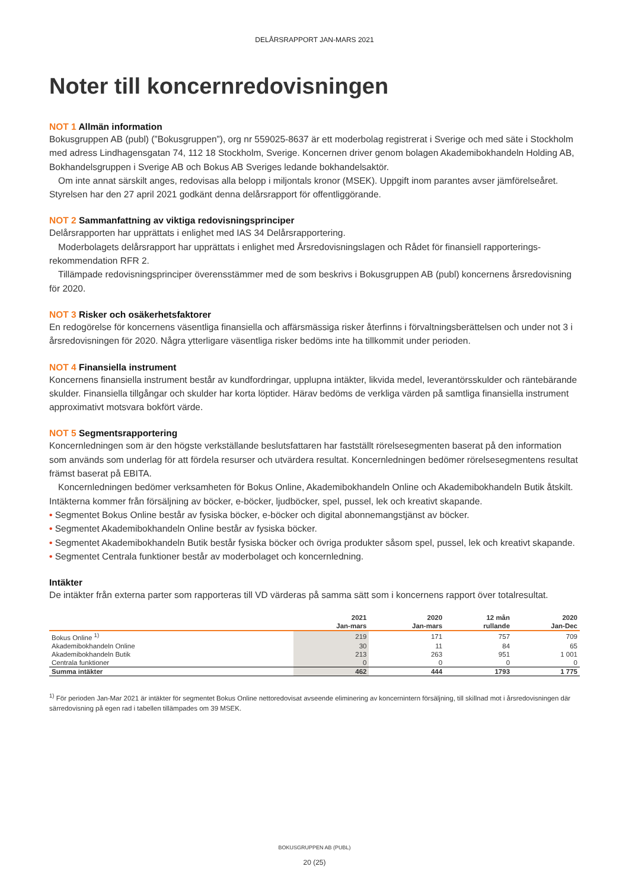DELÅRSRAPPORT JAN-MARS 2021
Noter till koncernredovisningen
NOT 1 Allmän information
Bokusgruppen AB (publ) (”Bokusgruppen”), org nr 559025-8637 är ett moderbolag registrerat i Sverige och med säte i Stockholm med adress Lindhagensgatan 74, 112 18 Stockholm, Sverige. Koncernen driver genom bolagen Akademibokhandeln Holding AB, Bokhandelsgruppen i Sverige AB och Bokus AB Sveriges ledande bokhandelsaktör.
Om inte annat särskilt anges, redovisas alla belopp i miljontals kronor (MSEK). Uppgift inom parantes avser jämförelseåret.
Styrelsen har den 27 april 2021 godkänt denna delårsrapport för offentliggörande.
NOT 2 Sammanfattning av viktiga redovisningsprinciper
Delårsrapporten har upprättats i enlighet med IAS 34 Delårsrapportering.
Moderbolagets delårsrapport har upprättats i enlighet med Årsredovisningslagen och Rådet för finansiell rapporterings-rekommendation RFR 2.
Tillämpade redovisningsprinciper överensstämmer med de som beskrivs i Bokusgruppen AB (publ) koncernens årsredovisning för 2020.
NOT 3 Risker och osäkerhetsfaktorer
En redogörelse för koncernens väsentliga finansiella och affärsmässiga risker återfinns i förvaltningsberättelsen och under not 3 i årsredovisningen för 2020. Några ytterligare väsentliga risker bedöms inte ha tillkommit under perioden.
NOT 4 Finansiella instrument
Koncernens finansiella instrument består av kundfordringar, upplupna intäkter, likvida medel, leverantörsskulder och räntebärande skulder. Finansiella tillgångar och skulder har korta löptider. Härav bedöms de verkliga värden på samtliga finansiella instrument approximativt motsvara bokfört värde.
NOT 5 Segmentsrapportering
Koncernledningen som är den högste verkställande beslutsfattaren har fastställt rörelsesegmenten baserat på den information som används som underlag för att fördela resurser och utvärdera resultat. Koncernledningen bedömer rörelsesegmentens resultat främst baserat på EBITA.
Koncernledningen bedömer verksamheten för Bokus Online, Akademibokhandeln Online och Akademibokhandeln Butik åtskilt. Intäkterna kommer från försäljning av böcker, e-böcker, ljudböcker, spel, pussel, lek och kreativt skapande.
• Segmentet Bokus Online består av fysiska böcker, e-böcker och digital abonnemangstjänst av böcker.
• Segmentet Akademibokhandeln Online består av fysiska böcker.
• Segmentet Akademibokhandeln Butik består fysiska böcker och övriga produkter såsom spel, pussel, lek och kreativt skapande.
• Segmentet Centrala funktioner består av moderbolaget och koncernledning.
Intäkter
De intäkter från externa parter som rapporteras till VD värderas på samma sätt som i koncernens rapport över totalresultat.
| | 2021 | 2020 | 12 mån | 2020 |
| --- | --- | --- | --- | --- |
| | Jan-mars | Jan-mars | rullande | Jan-Dec |
| Bokus Online <sup>1)</sup> | 219 | 171 | 757 | 709 |
| Akademibokhandeln Online | 30 | 11 | 84 | 65 |
| Akademibokhandeln Butik | 213 | 263 | 951 | 1 001 |
| Centrala funktioner | 0 | 0 | 0 | 0 |
| Summa intäkter | 462 | 444 | 1793 | 1 775 |
<sup>1)</sup> För perioden Jan-Mar 2021 är intäkter för segmentet Bokus Online nettoredovisat avseende eliminering av koncernintern försäljning, till skillnad mot i årsredovisningen där särredovisning på egen rad i tabellen tillämpades om 39 MSEK.
BOKUSGRUPPEN AB (PUBL)
20 (25)